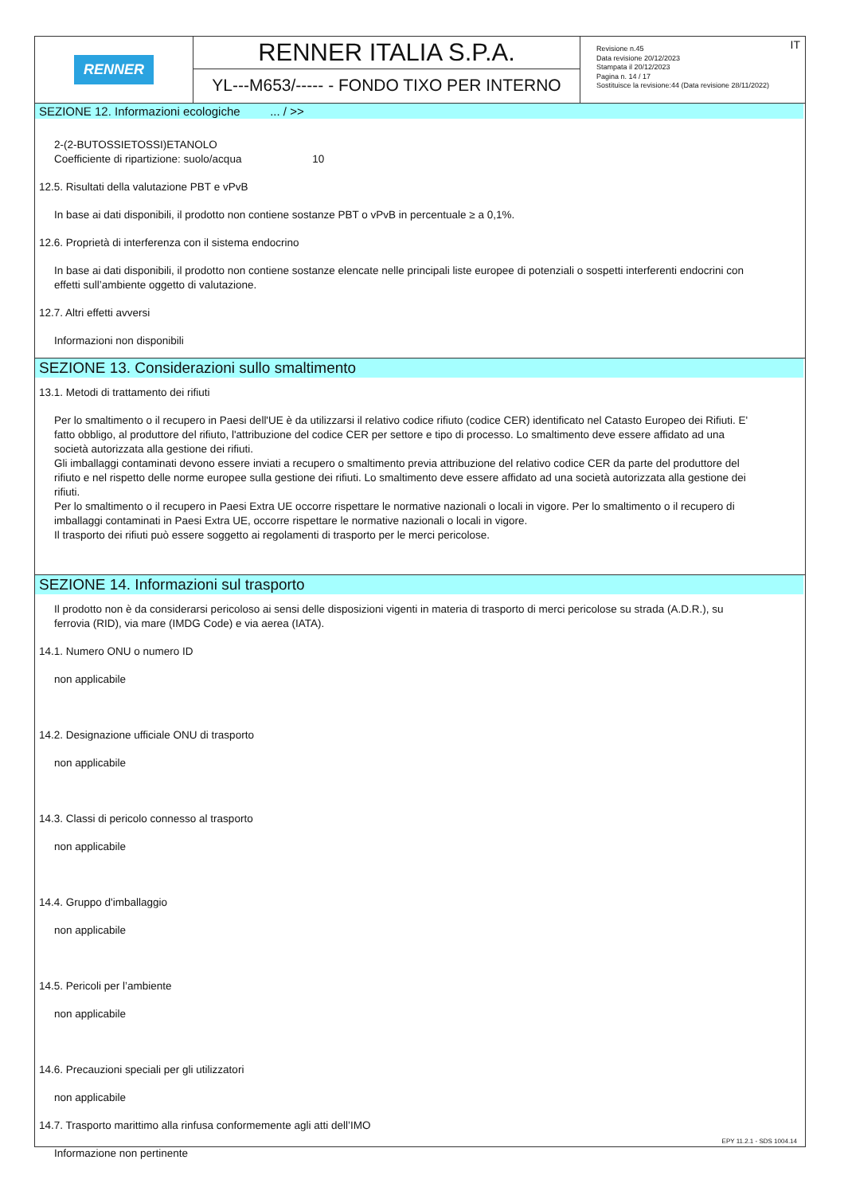RENNER
RENNER ITALIA S.P.A.
YL---M653/----- - FONDO TIXO PER INTERNO
IT Revisione n.45
Data revisione 20/12/2023
Stampata il 20/12/2023
Pagina n. 14 / 17
Sostituisce la revisione:44 (Data revisione 28/11/2022)
SEZIONE 12. Informazioni ecologiche ... / >>
2-(2-BUTOSSIETOSSI)ETANOLO
Coefficiente di ripartizione: suolo/acqua 10
12.5. Risultati della valutazione PBT e vPvB
In base ai dati disponibili, il prodotto non contiene sostanze PBT o vPvB in percentuale ≥ a 0,1%.
12.6. Proprietà di interferenza con il sistema endocrino
In base ai dati disponibili, il prodotto non contiene sostanze elencate nelle principali liste europee di potenziali o sospetti interferenti endocrini con effetti sull’ambiente oggetto di valutazione.
12.7. Altri effetti avversi
Informazioni non disponibili
SEZIONE 13. Considerazioni sullo smaltimento
13.1. Metodi di trattamento dei rifiuti
Per lo smaltimento o il recupero in Paesi dell'UE è da utilizzarsi il relativo codice rifiuto (codice CER) identificato nel Catasto Europeo dei Rifiuti. E' fatto obbligo, al produttore del rifiuto, l'attribuzione del codice CER per settore e tipo di processo. Lo smaltimento deve essere affidato ad una società autorizzata alla gestione dei rifiuti.
Gli imballaggi contaminati devono essere inviati a recupero o smaltimento previa attribuzione del relativo codice CER da parte del produttore del rifiuto e nel rispetto delle norme europee sulla gestione dei rifiuti. Lo smaltimento deve essere affidato ad una società autorizzata alla gestione dei rifiuti.
Per lo smaltimento o il recupero in Paesi Extra UE occorre rispettare le normative nazionali o locali in vigore. Per lo smaltimento o il recupero di imballaggi contaminati in Paesi Extra UE, occorre rispettare le normative nazionali o locali in vigore.
Il trasporto dei rifiuti può essere soggetto ai regolamenti di trasporto per le merci pericolose.
SEZIONE 14. Informazioni sul trasporto
Il prodotto non è da considerarsi pericoloso ai sensi delle disposizioni vigenti in materia di trasporto di merci pericolose su strada (A.D.R.), su ferrovia (RID), via mare (IMDG Code) e via aerea (IATA).
14.1. Numero ONU o numero ID
non applicabile
14.2. Designazione ufficiale ONU di trasporto
non applicabile
14.3. Classi di pericolo connesso al trasporto
non applicabile
14.4. Gruppo d'imballaggio
non applicabile
14.5. Pericoli per l’ambiente
non applicabile
14.6. Precauzioni speciali per gli utilizzatori
non applicabile
14.7. Trasporto marittimo alla rinfusa conformemente agli atti dell’IMO
Informazione non pertinente
EPY 11.2.1 - SDS 1004.14